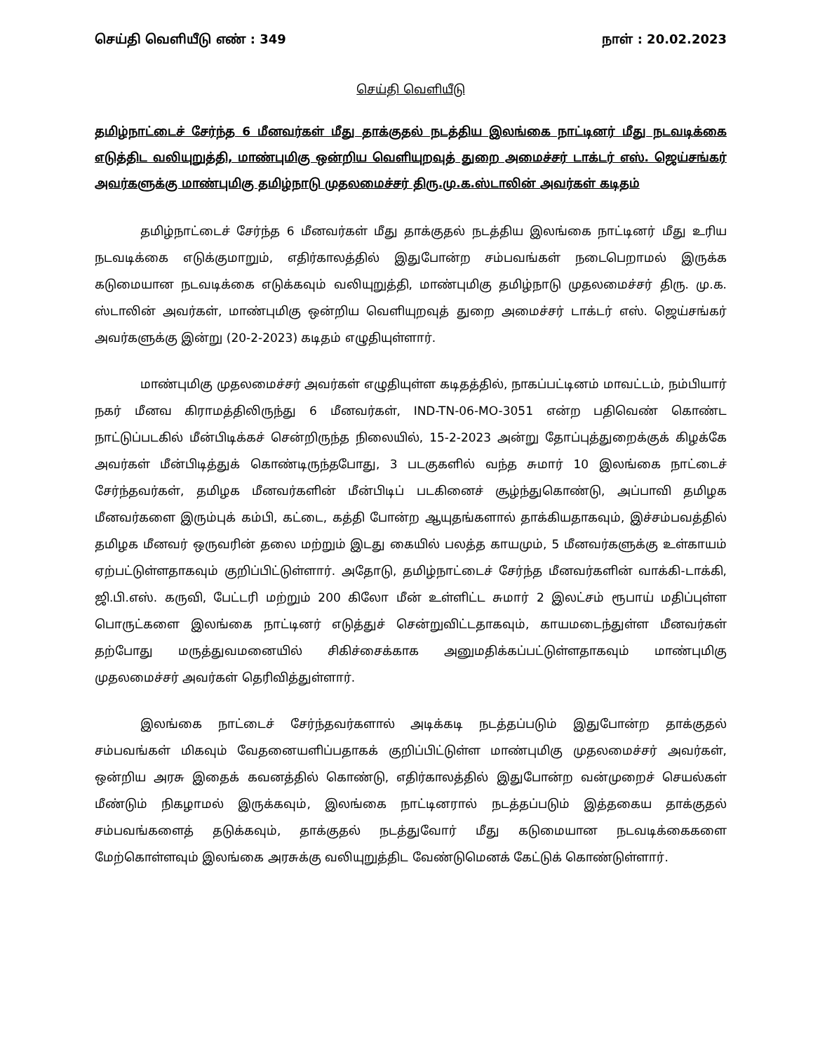செய்தி வெளியீடு எண் : 349 நாள் : 20.02.2023
செய்தி வெளியீடு
தமிழ்நாட்டைச் சேர்ந்த 6 மீனவர்கள் மீது தாக்குதல் நடத்திய இலங்கை நாட்டினர் மீது நடவடிக்கை எடுத்திட வலியுறுத்தி, மாண்புமிகு ஒன்றிய வெளியுறவுத் துறை அமைச்சர் டாக்டர் எஸ். ஜெய்சங்கர் அவர்களுக்கு மாண்புமிகு தமிழ்நாடு முதலமைச்சர் திரு.மு.க.ஸ்டாலின் அவர்கள் கடிதம்
தமிழ்நாட்டைச் சேர்ந்த 6 மீனவர்கள் மீது தாக்குதல் நடத்திய இலங்கை நாட்டினர் மீது உரிய நடவடிக்கை எடுக்குமாறும், எதிர்காலத்தில் இதுபோன்ற சம்பவங்கள் நடைபெறாமல் இருக்க கடுமையான நடவடிக்கை எடுக்கவும் வலியுறுத்தி, மாண்புமிகு தமிழ்நாடு முதலமைச்சர் திரு. மு.க. ஸ்டாலின் அவர்கள், மாண்புமிகு ஒன்றிய வெளியுறவுத் துறை அமைச்சர் டாக்டர் எஸ். ஜெய்சங்கர் அவர்களுக்கு இன்று (20-2-2023) கடிதம் எழுதியுள்ளார்.
மாண்புமிகு முதலமைச்சர் அவர்கள் எழுதியுள்ள கடிதத்தில், நாகப்பட்டினம் மாவட்டம், நம்பியார் நகர் மீனவ கிராமத்திலிருந்து 6 மீனவர்கள், IND-TN-06-MO-3051 என்ற பதிவெண் கொண்ட நாட்டுப்படகில் மீன்பிடிக்கச் சென்றிருந்த நிலையில், 15-2-2023 அன்று தோப்புத்துறைக்குக் கிழக்கே அவர்கள் மீன்பிடித்துக் கொண்டிருந்தபோது, 3 படகுகளில் வந்த சுமார் 10 இலங்கை நாட்டைச் சேர்ந்தவர்கள், தமிழக மீனவர்களின் மீன்பிடிப் படகினைச் சூழ்ந்துகொண்டு, அப்பாவி தமிழக மீனவர்களை இரும்புக் கம்பி, கட்டை, கத்தி போன்ற ஆயுதங்களால் தாக்கியதாகவும், இச்சம்பவத்தில் தமிழக மீனவர் ஒருவரின் தலை மற்றும் இடது கையில் பலத்த காயமும், 5 மீனவர்களுக்கு உள்காயம் ஏற்பட்டுள்ளதாகவும் குறிப்பிட்டுள்ளார். அதோடு, தமிழ்நாட்டைச் சேர்ந்த மீனவர்களின் வாக்கி-டாக்கி, ஜி.பி.எஸ். கருவி, பேட்டரி மற்றும் 200 கிலோ மீன் உள்ளிட்ட சுமார் 2 இலட்சம் ரூபாய் மதிப்புள்ள பொருட்களை இலங்கை நாட்டினர் எடுத்துச் சென்றுவிட்டதாகவும், காயமடைந்துள்ள மீனவர்கள் தற்போது மருத்துவமனையில் சிகிச்சைக்காக அனுமதிக்கப்பட்டுள்ளதாகவும் மாண்புமிகு முதலமைச்சர் அவர்கள் தெரிவித்துள்ளார்.
இலங்கை நாட்டைச் சேர்ந்தவர்களால் அடிக்கடி நடத்தப்படும் இதுபோன்ற தாக்குதல் சம்பவங்கள் மிகவும் வேதனையளிப்பதாகக் குறிப்பிட்டுள்ள மாண்புமிகு முதலமைச்சர் அவர்கள், ஒன்றிய அரசு இதைக் கவனத்தில் கொண்டு, எதிர்காலத்தில் இதுபோன்ற வன்முறைச் செயல்கள் மீண்டும் நிகழாமல் இருக்கவும், இலங்கை நாட்டினரால் நடத்தப்படும் இத்தகைய தாக்குதல் சம்பவங்களைத் தடுக்கவும், தாக்குதல் நடத்துவோர் மீது கடுமையான நடவடிக்கைகளை மேற்கொள்ளவும் இலங்கை அரசுக்கு வலியுறுத்திட வேண்டுமெனக் கேட்டுக் கொண்டுள்ளார்.